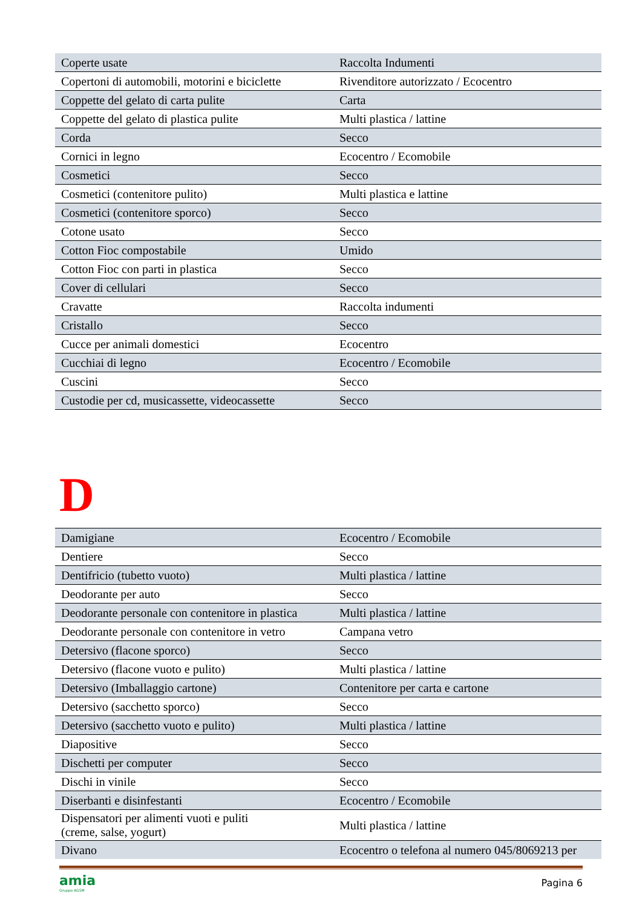| Coperte usate | Raccolta Indumenti |
| Copertoni di automobili, motorini e biciclette | Rivenditore autorizzato / Ecocentro |
| Coppette del gelato di carta pulite | Carta |
| Coppette del gelato di plastica pulite | Multi plastica / lattine |
| Corda | Secco |
| Cornici in legno | Ecocentro / Ecomobile |
| Cosmetici | Secco |
| Cosmetici (contenitore pulito) | Multi plastica e lattine |
| Cosmetici (contenitore sporco) | Secco |
| Cotone usato | Secco |
| Cotton Fioc compostabile | Umido |
| Cotton Fioc con parti in plastica | Secco |
| Cover di cellulari | Secco |
| Cravatte | Raccolta indumenti |
| Cristallo | Secco |
| Cucce per animali domestici | Ecocentro |
| Cucchiai di legno | Ecocentro / Ecomobile |
| Cuscini | Secco |
| Custodie per cd, musicassette, videocassette | Secco |
D
| Damigiane | Ecocentro / Ecomobile |
| Dentiere | Secco |
| Dentifricio (tubetto vuoto) | Multi plastica / lattine |
| Deodorante per auto | Secco |
| Deodorante personale con contenitore in plastica | Multi plastica / lattine |
| Deodorante personale con contenitore in vetro | Campana vetro |
| Detersivo (flacone sporco) | Secco |
| Detersivo (flacone vuoto e pulito) | Multi plastica / lattine |
| Detersivo (Imballaggio cartone) | Contenitore per carta e cartone |
| Detersivo (sacchetto sporco) | Secco |
| Detersivo (sacchetto vuoto e pulito) | Multi plastica / lattine |
| Diapositive | Secco |
| Dischetti per computer | Secco |
| Dischi in vinile | Secco |
| Diserbanti e disinfestanti | Ecocentro / Ecomobile |
| Dispensatori per alimenti vuoti e puliti (creme, salse, yogurt) | Multi plastica / lattine |
| Divano | Ecocentro o telefona al numero 045/8069213 per |
amia
Gruppo AGSM
Pagina 6